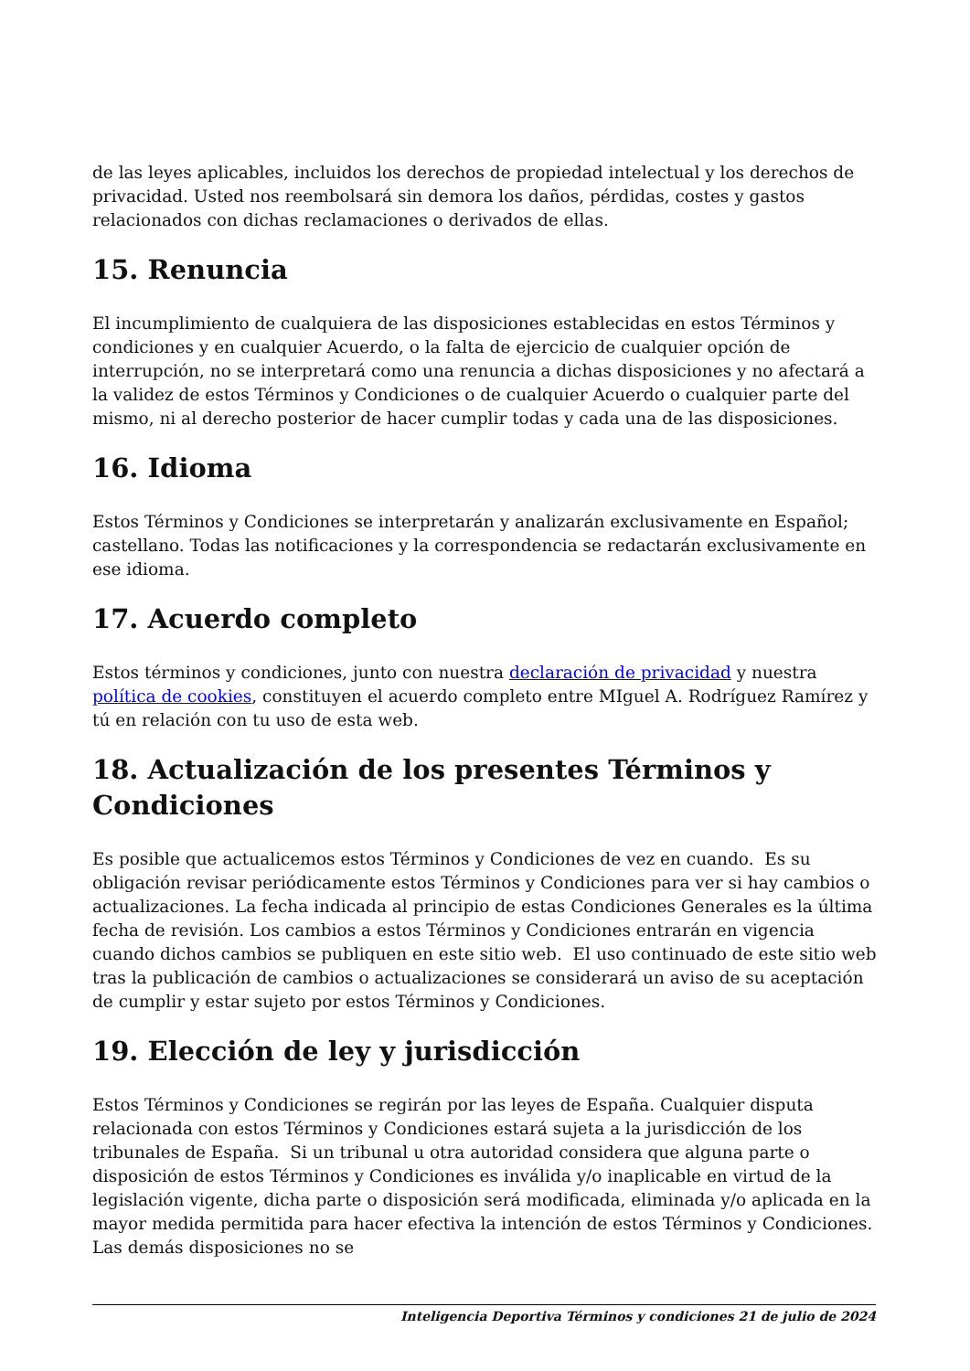de las leyes aplicables, incluidos los derechos de propiedad intelectual y los derechos de privacidad. Usted nos reembolsará sin demora los daños, pérdidas, costes y gastos relacionados con dichas reclamaciones o derivados de ellas.
15. Renuncia
El incumplimiento de cualquiera de las disposiciones establecidas en estos Términos y condiciones y en cualquier Acuerdo, o la falta de ejercicio de cualquier opción de interrupción, no se interpretará como una renuncia a dichas disposiciones y no afectará a la validez de estos Términos y Condiciones o de cualquier Acuerdo o cualquier parte del mismo, ni al derecho posterior de hacer cumplir todas y cada una de las disposiciones.
16. Idioma
Estos Términos y Condiciones se interpretarán y analizarán exclusivamente en Español; castellano. Todas las notificaciones y la correspondencia se redactarán exclusivamente en ese idioma.
17. Acuerdo completo
Estos términos y condiciones, junto con nuestra declaración de privacidad y nuestra política de cookies, constituyen el acuerdo completo entre MIguel A. Rodríguez Ramírez y tú en relación con tu uso de esta web.
18. Actualización de los presentes Términos y Condiciones
Es posible que actualicemos estos Términos y Condiciones de vez en cuando. Es su obligación revisar periódicamente estos Términos y Condiciones para ver si hay cambios o actualizaciones. La fecha indicada al principio de estas Condiciones Generales es la última fecha de revisión. Los cambios a estos Términos y Condiciones entrarán en vigencia cuando dichos cambios se publiquen en este sitio web. El uso continuado de este sitio web tras la publicación de cambios o actualizaciones se considerará un aviso de su aceptación de cumplir y estar sujeto por estos Términos y Condiciones.
19. Elección de ley y jurisdicción
Estos Términos y Condiciones se regirán por las leyes de España. Cualquier disputa relacionada con estos Términos y Condiciones estará sujeta a la jurisdicción de los tribunales de España. Si un tribunal u otra autoridad considera que alguna parte o disposición de estos Términos y Condiciones es inválida y/o inaplicable en virtud de la legislación vigente, dicha parte o disposición será modificada, eliminada y/o aplicada en la mayor medida permitida para hacer efectiva la intención de estos Términos y Condiciones. Las demás disposiciones no se
Inteligencia Deportiva Términos y condiciones 21 de julio de 2024